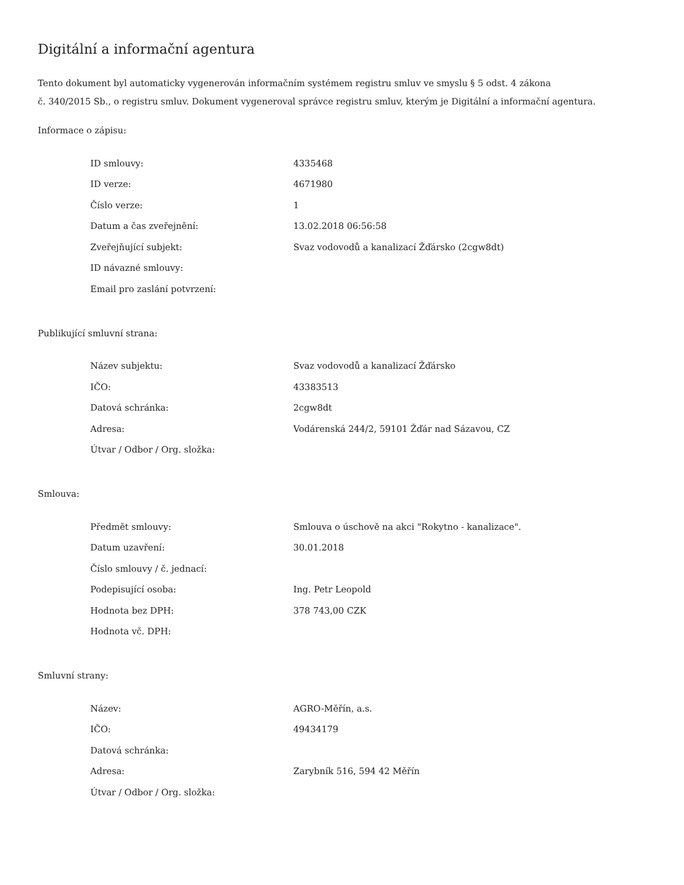Digitální a informační agentura
Tento dokument byl automaticky vygenerován informačním systémem registru smluv ve smyslu § 5 odst. 4 zákona
č. 340/2015 Sb., o registru smluv. Dokument vygeneroval správce registru smluv, kterým je Digitální a informační agentura.
Informace o zápisu:
| ID smlouvy: | 4335468 |
| ID verze: | 4671980 |
| Číslo verze: | 1 |
| Datum a čas zveřejnění: | 13.02.2018 06:56:58 |
| Zveřejňující subjekt: | Svaz vodovodů a kanalizací Žďársko (2cgw8dt) |
| ID návazné smlouvy: | |
| Email pro zaslání potvrzení: | |
Publikující smluvní strana:
| Název subjektu: | Svaz vodovodů a kanalizací Žďársko |
| IČO: | 43383513 |
| Datová schránka: | 2cgw8dt |
| Adresa: | Vodárenská 244/2, 59101 Žďár nad Sázavou, CZ |
| Útvar / Odbor / Org. složka: | |
Smlouva:
| Předmět smlouvy: | Smlouva o úschově na akci "Rokytno - kanalizace". |
| Datum uzavření: | 30.01.2018 |
| Číslo smlouvy / č. jednací: | |
| Podepisující osoba: | Ing. Petr Leopold |
| Hodnota bez DPH: | 378 743,00 CZK |
| Hodnota vč. DPH: | |
Smluvní strany:
| Název: | AGRO-Měřín, a.s. |
| IČO: | 49434179 |
| Datová schránka: | |
| Adresa: | Zarybník 516, 594 42 Měřín |
| Útvar / Odbor / Org. složka: | |